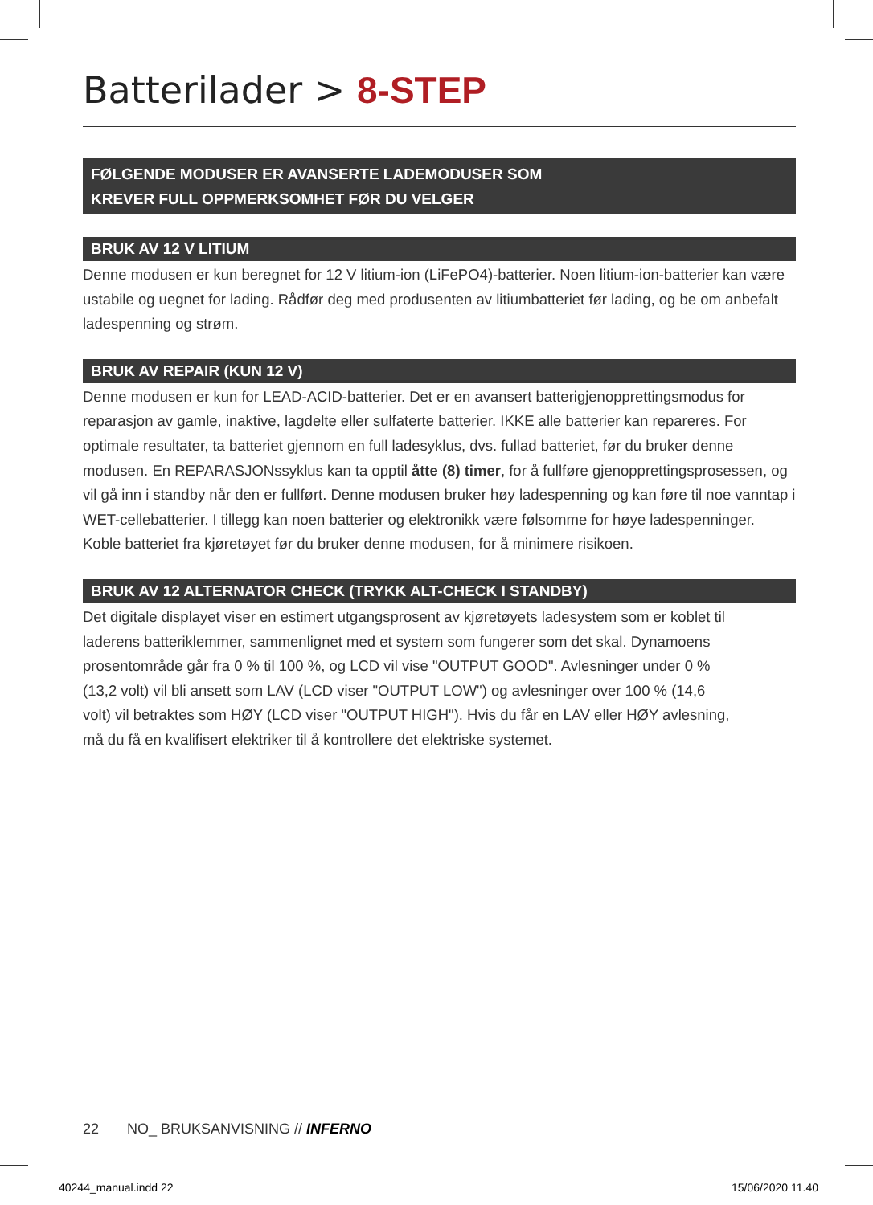Batterilader > 8-STEP
FØLGENDE MODUSER ER AVANSERTE LADEMODUSER SOM
KREVER FULL OPPMERKSOMHET FØR DU VELGER
BRUK AV 12 V LITIUM
Denne modusen er kun beregnet for 12 V litium-ion (LiFePO4)-batterier. Noen litium-ion-batterier kan være ustabile og uegnet for lading. Rådfør deg med produsenten av litiumbatteriet før lading, og be om anbefalt ladespenning og strøm.
BRUK AV REPAIR (KUN 12 V)
Denne modusen er kun for LEAD-ACID-batterier. Det er en avansert batterigjenopprettingsmodus for reparasjon av gamle, inaktive, lagdelte eller sulfaterte batterier. IKKE alle batterier kan repareres. For optimale resultater, ta batteriet gjennom en full ladesyklus, dvs. fullad batteriet, før du bruker denne modusen. En REPARASJONssyklus kan ta opptil åtte (8) timer, for å fullføre gjenopprettingsprosessen, og vil gå inn i standby når den er fullført. Denne modusen bruker høy ladespenning og kan føre til noe vanntap i WET-cellebatterier. I tillegg kan noen batterier og elektronikk være følsomme for høye ladespenninger. Koble batteriet fra kjøretøyet før du bruker denne modusen, for å minimere risikoen.
BRUK AV 12 ALTERNATOR CHECK (TRYKK ALT-CHECK I STANDBY)
Det digitale displayet viser en estimert utgangsprosent av kjøretøyets ladesystem som er koblet til laderens batteriklemmer, sammenlignet med et system som fungerer som det skal. Dynamoens prosentområde går fra 0 % til 100 %, og LCD vil vise "OUTPUT GOOD". Avlesninger under 0 % (13,2 volt) vil bli ansett som LAV (LCD viser "OUTPUT LOW") og avlesninger over 100 % (14,6 volt) vil betraktes som HØY (LCD viser "OUTPUT HIGH"). Hvis du får en LAV eller HØY avlesning, må du få en kvalifisert elektriker til å kontrollere det elektriske systemet.
22 NO_ BRUKSANVISNING // INFERNO
40244_manual.indd 22 15/06/2020 11.40